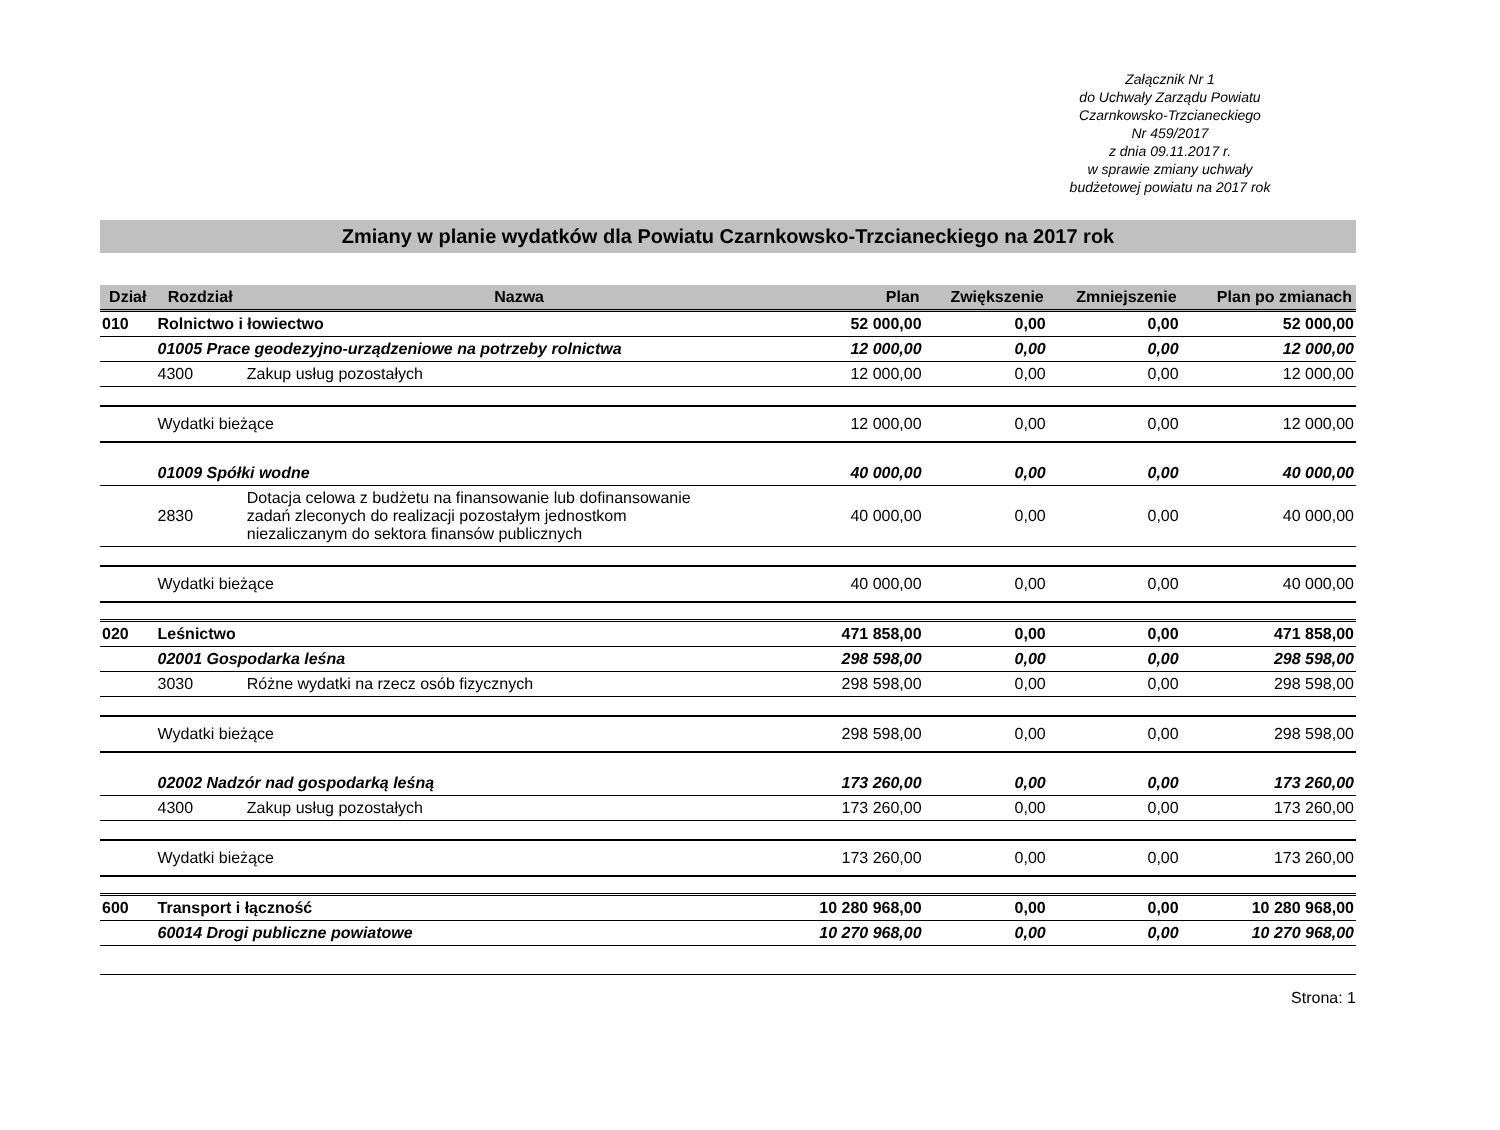Załącznik Nr 1
do Uchwały Zarządu Powiatu
Czarnkowsko-Trzcianeckiego
Nr 459/2017
z dnia 09.11.2017 r.
w sprawie zmiany uchwały
budżetowej powiatu na 2017 rok
Zmiany w planie wydatków dla Powiatu Czarnkowsko-Trzcianeckiego na 2017 rok
| Dział | Rozdział | Nazwa | Plan | Zwiększenie | Zmniejszenie | Plan po zmianach |
| --- | --- | --- | --- | --- | --- | --- |
| 010 | Rolnictwo i łowiectwo | | 52 000,00 | 0,00 | 0,00 | 52 000,00 |
| | 01005 Prace geodezyjno-urządzeniowe na potrzeby rolnictwa | | 12 000,00 | 0,00 | 0,00 | 12 000,00 |
| | 4300 | Zakup usług pozostałych | 12 000,00 | 0,00 | 0,00 | 12 000,00 |
| | Wydatki bieżące | | 12 000,00 | 0,00 | 0,00 | 12 000,00 |
| | 01009 Spółki wodne | | 40 000,00 | 0,00 | 0,00 | 40 000,00 |
| | 2830 | Dotacja celowa z budżetu na finansowanie lub dofinansowanie zadań zleconych do realizacji pozostałym jednostkom niezaliczanym do sektora finansów publicznych | 40 000,00 | 0,00 | 0,00 | 40 000,00 |
| | Wydatki bieżące | | 40 000,00 | 0,00 | 0,00 | 40 000,00 |
| 020 | Leśnictwo | | 471 858,00 | 0,00 | 0,00 | 471 858,00 |
| | 02001 Gospodarka leśna | | 298 598,00 | 0,00 | 0,00 | 298 598,00 |
| | 3030 | Różne wydatki na rzecz osób fizycznych | 298 598,00 | 0,00 | 0,00 | 298 598,00 |
| | Wydatki bieżące | | 298 598,00 | 0,00 | 0,00 | 298 598,00 |
| | 02002 Nadzór nad gospodarką leśną | | 173 260,00 | 0,00 | 0,00 | 173 260,00 |
| | 4300 | Zakup usług pozostałych | 173 260,00 | 0,00 | 0,00 | 173 260,00 |
| | Wydatki bieżące | | 173 260,00 | 0,00 | 0,00 | 173 260,00 |
| 600 | Transport i łączność | | 10 280 968,00 | 0,00 | 0,00 | 10 280 968,00 |
| | 60014 Drogi publiczne powiatowe | | 10 270 968,00 | 0,00 | 0,00 | 10 270 968,00 |
Strona: 1